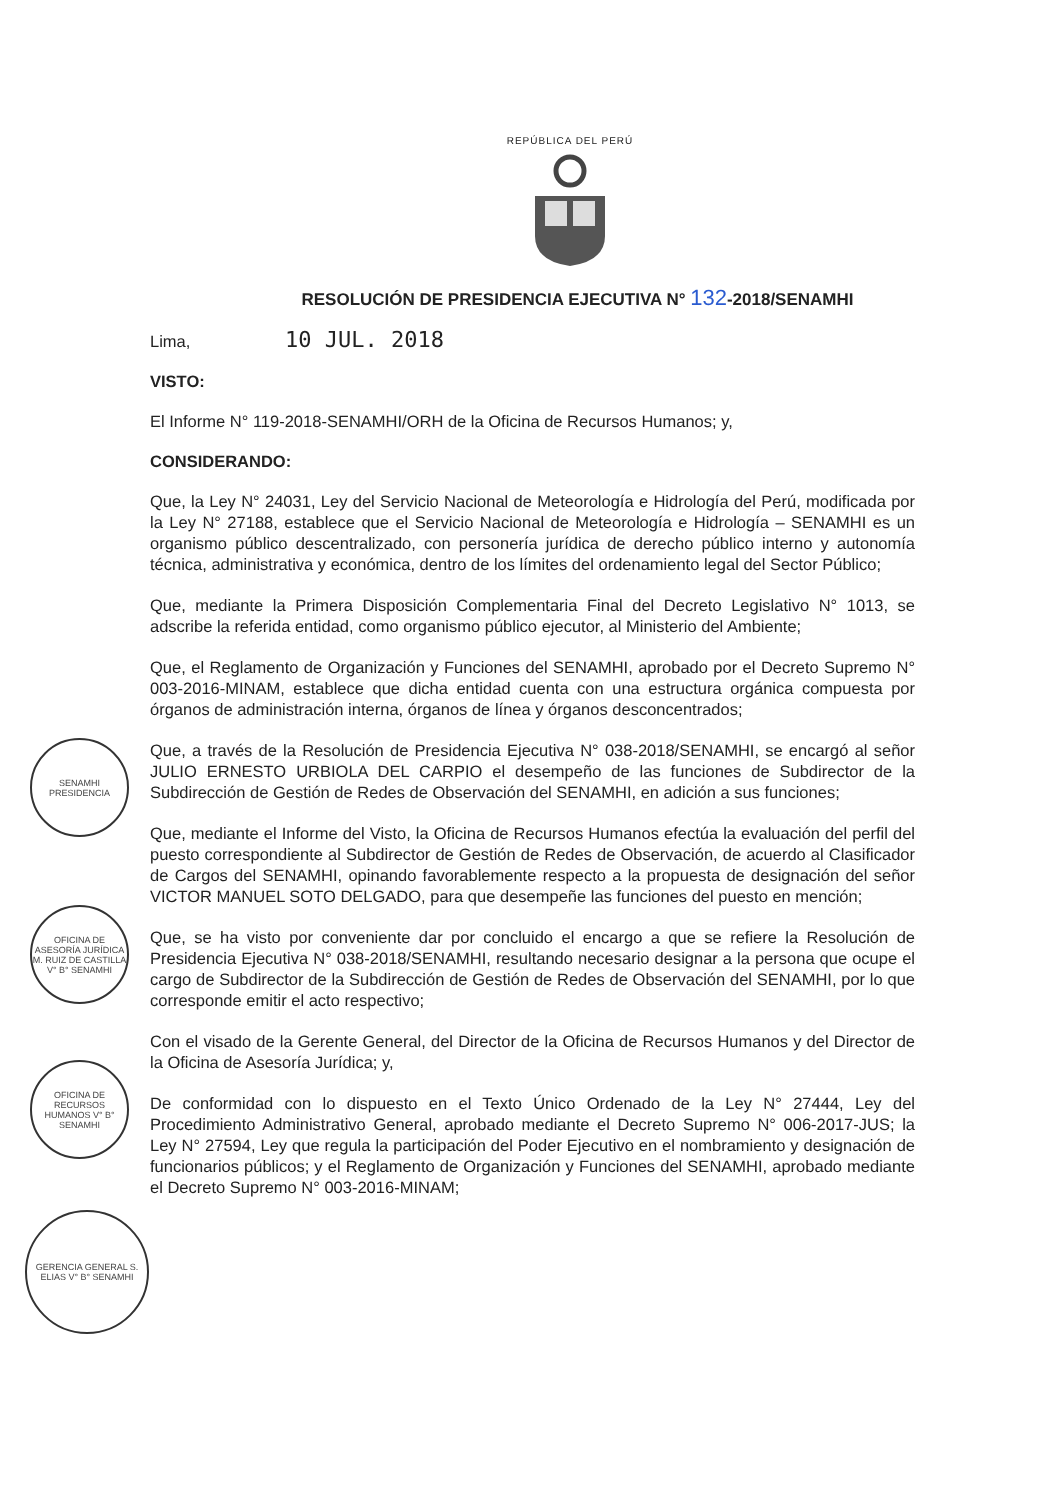REPÚBLICA DEL PERÚ
RESOLUCIÓN DE PRESIDENCIA EJECUTIVA N° 132-2018/SENAMHI
Lima, 10 JUL. 2018
VISTO:
El Informe N° 119-2018-SENAMHI/ORH de la Oficina de Recursos Humanos; y,
CONSIDERANDO:
Que, la Ley N° 24031, Ley del Servicio Nacional de Meteorología e Hidrología del Perú, modificada por la Ley N° 27188, establece que el Servicio Nacional de Meteorología e Hidrología – SENAMHI es un organismo público descentralizado, con personería jurídica de derecho público interno y autonomía técnica, administrativa y económica, dentro de los límites del ordenamiento legal del Sector Público;
Que, mediante la Primera Disposición Complementaria Final del Decreto Legislativo N° 1013, se adscribe la referida entidad, como organismo público ejecutor, al Ministerio del Ambiente;
Que, el Reglamento de Organización y Funciones del SENAMHI, aprobado por el Decreto Supremo N° 003-2016-MINAM, establece que dicha entidad cuenta con una estructura orgánica compuesta por órganos de administración interna, órganos de línea y órganos desconcentrados;
Que, a través de la Resolución de Presidencia Ejecutiva N° 038-2018/SENAMHI, se encargó al señor JULIO ERNESTO URBIOLA DEL CARPIO el desempeño de las funciones de Subdirector de la Subdirección de Gestión de Redes de Observación del SENAMHI, en adición a sus funciones;
Que, mediante el Informe del Visto, la Oficina de Recursos Humanos efectúa la evaluación del perfil del puesto correspondiente al Subdirector de Gestión de Redes de Observación, de acuerdo al Clasificador de Cargos del SENAMHI, opinando favorablemente respecto a la propuesta de designación del señor VICTOR MANUEL SOTO DELGADO, para que desempeñe las funciones del puesto en mención;
Que, se ha visto por conveniente dar por concluido el encargo a que se refiere la Resolución de Presidencia Ejecutiva N° 038-2018/SENAMHI, resultando necesario designar a la persona que ocupe el cargo de Subdirector de la Subdirección de Gestión de Redes de Observación del SENAMHI, por lo que corresponde emitir el acto respectivo;
Con el visado de la Gerente General, del Director de la Oficina de Recursos Humanos y del Director de la Oficina de Asesoría Jurídica; y,
De conformidad con lo dispuesto en el Texto Único Ordenado de la Ley N° 27444, Ley del Procedimiento Administrativo General, aprobado mediante el Decreto Supremo N° 006-2017-JUS; la Ley N° 27594, Ley que regula la participación del Poder Ejecutivo en el nombramiento y designación de funcionarios públicos; y el Reglamento de Organización y Funciones del SENAMHI, aprobado mediante el Decreto Supremo N° 003-2016-MINAM;
SENAMHI PRESIDENCIA
OFICINA DE ASESORÍA JURÍDICA M. RUIZ DE CASTILLA V° B° SENAMHI
OFICINA DE RECURSOS HUMANOS V° B° SENAMHI
GERENCIA GENERAL S. ELIAS V° B° SENAMHI